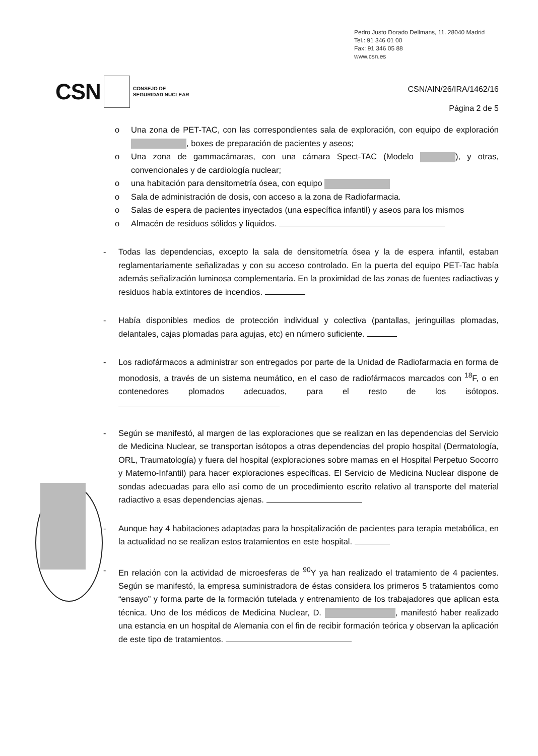Pedro Justo Dorado Dellmans, 11. 28040 Madrid
Tel.: 91 346 01 00
Fax: 91 346 05 88
www.csn.es
CSN CONSEJO DE
SEGURIDAD NUCLEAR
CSN/AIN/26/IRA/1462/16
Página 2 de 5
o Una zona de PET-TAC, con las correspondientes sala de exploración, con equipo de exploración , boxes de preparación de pacientes y aseos;
o Una zona de gammacámaras, con una cámara Spect-TAC (Modelo ), y otras, convencionales y de cardiología nuclear;
o una habitación para densitometría ósea, con equipo
o Sala de administración de dosis, con acceso a la zona de Radiofarmacia.
o Salas de espera de pacientes inyectados (una específica infantil) y aseos para los mismos
o Almacén de residuos sólidos y líquidos.
- Todas las dependencias, excepto la sala de densitometría ósea y la de espera infantil, estaban reglamentariamente señalizadas y con su acceso controlado. En la puerta del equipo PET-Tac había además señalización luminosa complementaria. En la proximidad de las zonas de fuentes radiactivas y residuos había extintores de incendios.
- Había disponibles medios de protección individual y colectiva (pantallas, jeringuillas plomadas, delantales, cajas plomadas para agujas, etc) en número suficiente.
- Los radiofármacos a administrar son entregados por parte de la Unidad de Radiofarmacia en forma de monodosis, a través de un sistema neumático, en el caso de radiofármacos marcados con <sup>18</sup>F, o en contenedores plomados adecuados, para el resto de los isótopos.
- Según se manifestó, al margen de las exploraciones que se realizan en las dependencias del Servicio de Medicina Nuclear, se transportan isótopos a otras dependencias del propio hospital (Dermatología, ORL, Traumatología) y fuera del hospital (exploraciones sobre mamas en el Hospital Perpetuo Socorro y Materno-Infantil) para hacer exploraciones específicas. El Servicio de Medicina Nuclear dispone de sondas adecuadas para ello así como de un procedimiento escrito relativo al transporte del material radiactivo a esas dependencias ajenas.
- Aunque hay 4 habitaciones adaptadas para la hospitalización de pacientes para terapia metabólica, en la actualidad no se realizan estos tratamientos en este hospital.
- En relación con la actividad de microesferas de <sup>90</sup>Y ya han realizado el tratamiento de 4 pacientes. Según se manifestó, la empresa suministradora de éstas considera los primeros 5 tratamientos como “ensayo” y forma parte de la formación tutelada y entrenamiento de los trabajadores que aplican esta técnica. Uno de los médicos de Medicina Nuclear, D. , manifestó haber realizado una estancia en un hospital de Alemania con el fin de recibir formación teórica y observan la aplicación de este tipo de tratamientos.